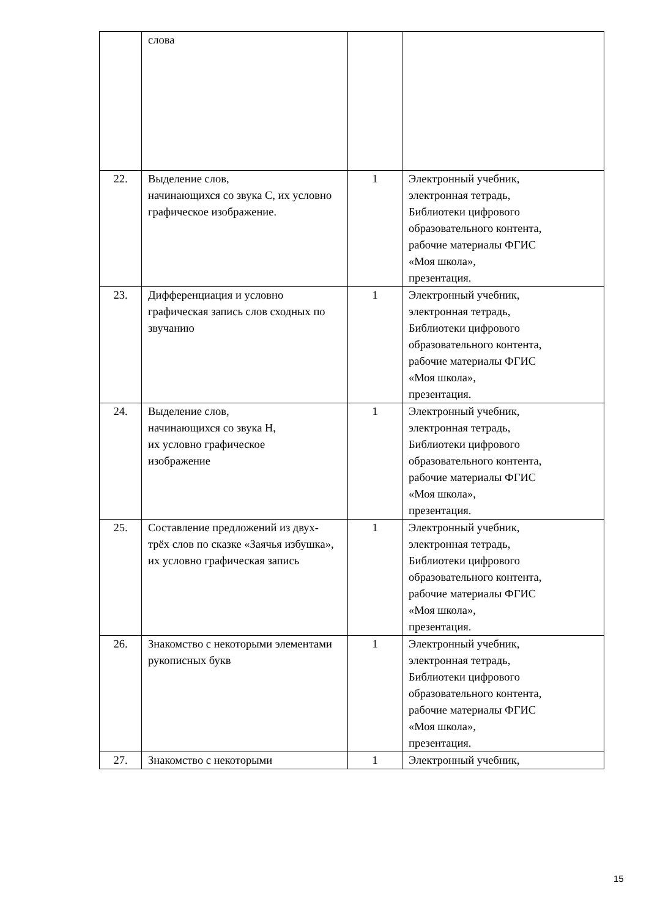| | слова | | |
| 22. | Выделение слов, начинающихся со звука С, их условно графическое изображение. | 1 | Электронный учебник, электронная тетрадь, Библиотеки цифрового образовательного контента, рабочие материалы ФГИС «Моя школа», презентация. |
| 23. | Дифференциация и условно графическая запись слов сходных по звучанию | 1 | Электронный учебник, электронная тетрадь, Библиотеки цифрового образовательного контента, рабочие материалы ФГИС «Моя школа», презентация. |
| 24. | Выделение слов, начинающихся со звука Н, их условно графическое изображение | 1 | Электронный учебник, электронная тетрадь, Библиотеки цифрового образовательного контента, рабочие материалы ФГИС «Моя школа», презентация. |
| 25. | Составление предложений из двух- трёх слов по сказке «Заячья избушка», их условно графическая запись | 1 | Электронный учебник, электронная тетрадь, Библиотеки цифрового образовательного контента, рабочие материалы ФГИС «Моя школа», презентация. |
| 26. | Знакомство с некоторыми элементами рукописных букв | 1 | Электронный учебник, электронная тетрадь, Библиотеки цифрового образовательного контента, рабочие материалы ФГИС «Моя школа», презентация. |
| 27. | Знакомство с некоторыми | 1 | Электронный учебник, |
15